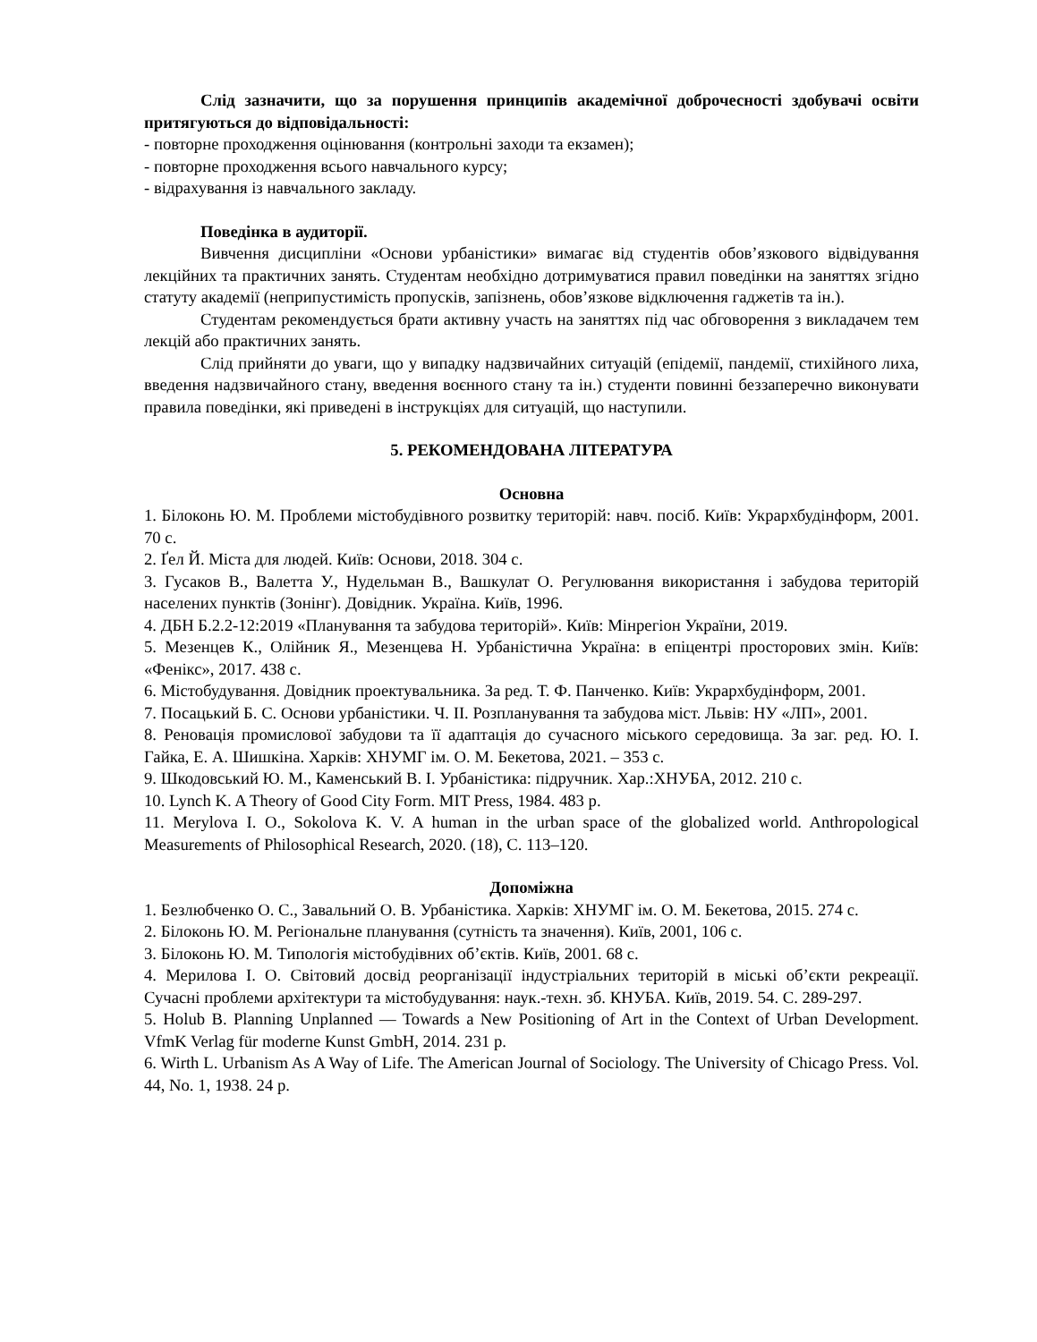Слід зазначити, що за порушення принципів академічної доброчесності здобувачі освіти притягуються до відповідальності:
- повторне проходження оцінювання (контрольні заходи та екзамен);
- повторне проходження всього навчального курсу;
- відрахування із навчального закладу.
Поведінка в аудиторії.
Вивчення дисципліни «Основи урбаністики» вимагає від студентів обов’язкового відвідування лекційних та практичних занять. Студентам необхідно дотримуватися правил поведінки на заняттях згідно статуту академії (неприпустимість пропусків, запізнень, обов’язкове відключення гаджетів та ін.).
Студентам рекомендується брати активну участь на заняттях під час обговорення з викладачем тем лекцій або практичних занять.
Слід прийняти до уваги, що у випадку надзвичайних ситуацій (епідемії, пандемії, стихійного лиха, введення надзвичайного стану, введення воєнного стану та ін.) студенти повинні беззаперечно виконувати правила поведінки, які приведені в інструкціях для ситуацій, що наступили.
5. РЕКОМЕНДОВАНА ЛІТЕРАТУРА
Основна
1. Білоконь Ю. М. Проблеми містобудівного розвитку територій: навч. посіб. Київ: Укрархбудінформ, 2001. 70 с.
2. Ґел Й. Міста для людей. Київ: Основи, 2018. 304 с.
3. Гусаков В., Валетта У., Нудельман В., Вашкулат О. Регулювання використання і забудова територій населених пунктів (Зонінг). Довідник. Україна. Київ, 1996.
4. ДБН Б.2.2-12:2019 «Планування та забудова територій». Київ: Мінрегіон України, 2019.
5. Мезенцев К., Олійник Я., Мезенцева Н. Урбаністична Україна: в епіцентрі просторових змін. Київ: «Фенікс», 2017. 438 с.
6. Містобудування. Довідник проектувальника. За ред. Т. Ф. Панченко. Київ: Укрархбудінформ, 2001.
7. Посацький Б. С. Основи урбаністики. Ч. ІІ. Розпланування та забудова міст. Львів: НУ «ЛП», 2001.
8. Реновація промислової забудови та її адаптація до сучасного міського середовища. За заг. ред. Ю. І. Гайка, Е. А. Шишкіна. Харків: ХНУМГ ім. О. М. Бекетова, 2021. – 353 с.
9. Шкодовський Ю. М., Каменський В. І. Урбаністика: підручник. Хар.:ХНУБА, 2012. 210 с.
10. Lynch K. A Theory of Good City Form. MIT Press, 1984. 483 p.
11. Merylova I. O., Sokolova K. V. A human in the urban space of the globalized world. Anthropological Measurements of Philosophical Research, 2020. (18), С. 113–120.
Допоміжна
1. Безлюбченко О. С., Завальний О. В. Урбаністика. Харків: ХНУМГ ім. О. М. Бекетова, 2015. 274 с.
2. Білоконь Ю. М. Регіональне планування (сутність та значення). Київ, 2001, 106 с.
3. Білоконь Ю. М. Типологія містобудівних об’єктів. Київ, 2001. 68 с.
4. Мерилова І. О. Світовий досвід реорганізації індустріальних територій в міські об’єкти рекреації. Сучасні проблеми архітектури та містобудування: наук.-техн. зб. КНУБА. Київ, 2019. 54. С. 289-297.
5. Holub B. Planning Unplanned — Towards a New Positioning of Art in the Context of Urban Development. VfmK Verlag für moderne Kunst GmbH, 2014. 231 p.
6. Wirth L. Urbanism As A Way of Life. The American Journal of Sociology. The University of Chicago Press. Vol. 44, No. 1, 1938. 24 p.